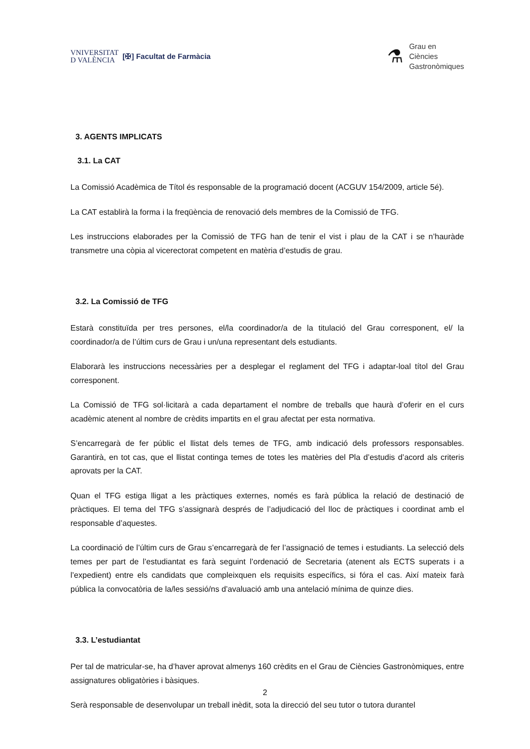VNIVERSITAT
D VALÈNCIA
[✠] Facultat de Farmàcia
⚗
Grau en
Ciències
Gastronòmiques
3. AGENTS IMPLICATS
3.1. La CAT
La Comissió Acadèmica de Títol és responsable de la programació docent (ACGUV 154/2009, article 5é).
La CAT establirà la forma i la freqüència de renovació dels membres de la Comissió de TFG.
Les instruccions elaborades per la Comissió de TFG han de tenir el vist i plau de la CAT i se n’hauràde transmetre una còpia al vicerectorat competent en matèria d’estudis de grau.
3.2. La Comissió de TFG
Estarà constituïda per tres persones, el/la coordinador/a de la titulació del Grau corresponent, el/ la coordinador/a de l’últim curs de Grau i un/una representant dels estudiants.
Elaborarà les instruccions necessàries per a desplegar el reglament del TFG i adaptar-loal títol del Grau corresponent.
La Comissió de TFG sol·licitarà a cada departament el nombre de treballs que haurà d’oferir en el curs acadèmic atenent al nombre de crèdits impartits en el grau afectat per esta normativa.
S’encarregarà de fer públic el llistat dels temes de TFG, amb indicació dels professors responsables. Garantirà, en tot cas, que el llistat continga temes de totes les matèries del Pla d’estudis d’acord als criteris aprovats per la CAT.
Quan el TFG estiga lligat a les pràctiques externes, només es farà pública la relació de destinació de pràctiques. El tema del TFG s’assignarà després de l’adjudicació del lloc de pràctiques i coordinat amb el responsable d’aquestes.
La coordinació de l’últim curs de Grau s’encarregarà de fer l’assignació de temes i estudiants. La selecció dels temes per part de l’estudiantat es farà seguint l’ordenació de Secretaria (atenent als ECTS superats i a l’expedient) entre els candidats que compleixquen els requisits específics, si fóra el cas. Així mateix farà pública la convocatòria de la/les sessió/ns d’avaluació amb una antelació mínima de quinze dies.
3.3. L’estudiantat
Per tal de matricular-se, ha d’haver aprovat almenys 160 crèdits en el Grau de Ciències Gastronòmiques, entre assignatures obligatòries i bàsiques.
Serà responsable de desenvolupar un treball inèdit, sota la direcció del seu tutor o tutora durantel
2